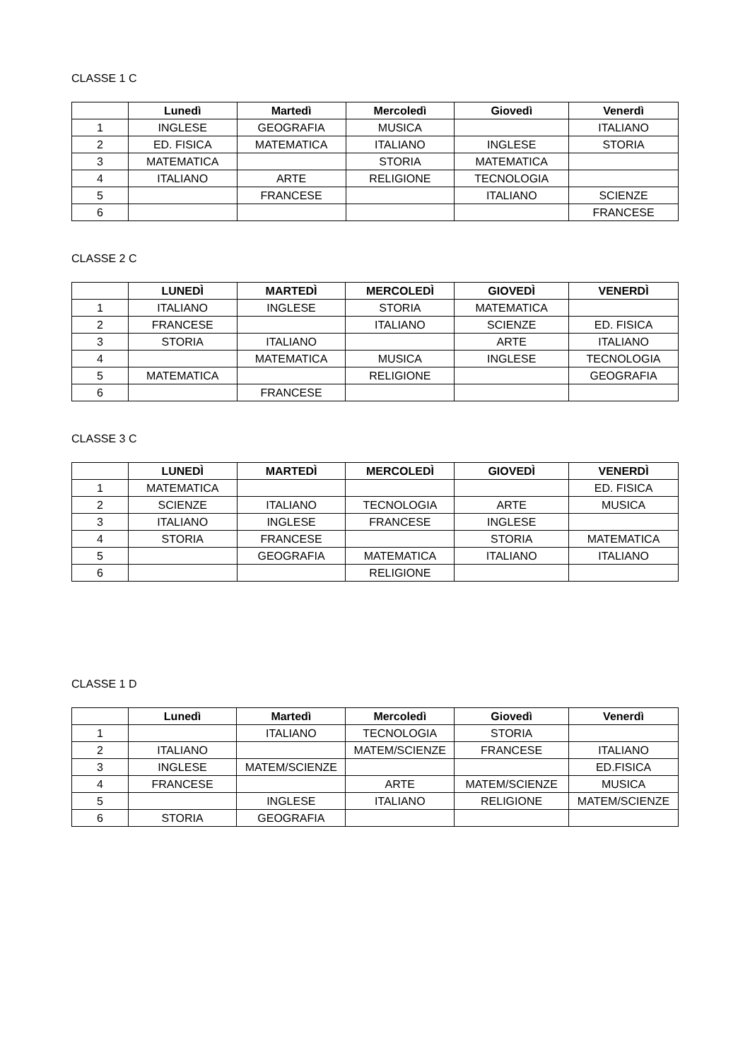CLASSE 1 C
| | Lunedì | Martedì | Mercoledì | Giovedì | Venerdì |
| --- | --- | --- | --- | --- | --- |
| 1 | INGLESE | GEOGRAFIA | MUSICA | | ITALIANO |
| 2 | ED. FISICA | MATEMATICA | ITALIANO | INGLESE | STORIA |
| 3 | MATEMATICA | | STORIA | MATEMATICA | |
| 4 | ITALIANO | ARTE | RELIGIONE | TECNOLOGIA | |
| 5 | | FRANCESE | | ITALIANO | SCIENZE |
| 6 | | | | | FRANCESE |
CLASSE 2 C
| | LUNEDÌ | MARTEDÌ | MERCOLEDÌ | GIOVEDÌ | VENERDÌ |
| --- | --- | --- | --- | --- | --- |
| 1 | ITALIANO | INGLESE | STORIA | MATEMATICA | |
| 2 | FRANCESE | | ITALIANO | SCIENZE | ED. FISICA |
| 3 | STORIA | ITALIANO | | ARTE | ITALIANO |
| 4 | | MATEMATICA | MUSICA | INGLESE | TECNOLOGIA |
| 5 | MATEMATICA | | RELIGIONE | | GEOGRAFIA |
| 6 | | FRANCESE | | | |
CLASSE 3 C
| | LUNEDÌ | MARTEDÌ | MERCOLEDÌ | GIOVEDÌ | VENERDÌ |
| --- | --- | --- | --- | --- | --- |
| 1 | MATEMATICA | | | | ED. FISICA |
| 2 | SCIENZE | ITALIANO | TECNOLOGIA | ARTE | MUSICA |
| 3 | ITALIANO | INGLESE | FRANCESE | INGLESE | |
| 4 | STORIA | FRANCESE | | STORIA | MATEMATICA |
| 5 | | GEOGRAFIA | MATEMATICA | ITALIANO | ITALIANO |
| 6 | | | RELIGIONE | | |
CLASSE 1 D
| | Lunedì | Martedì | Mercoledì | Giovedì | Venerdì |
| --- | --- | --- | --- | --- | --- |
| 1 | | ITALIANO | TECNOLOGIA | STORIA | |
| 2 | ITALIANO | | MATEM/SCIENZE | FRANCESE | ITALIANO |
| 3 | INGLESE | MATEM/SCIENZE | | | ED.FISICA |
| 4 | FRANCESE | | ARTE | MATEM/SCIENZE | MUSICA |
| 5 | | INGLESE | ITALIANO | RELIGIONE | MATEM/SCIENZE |
| 6 | STORIA | GEOGRAFIA | | | |